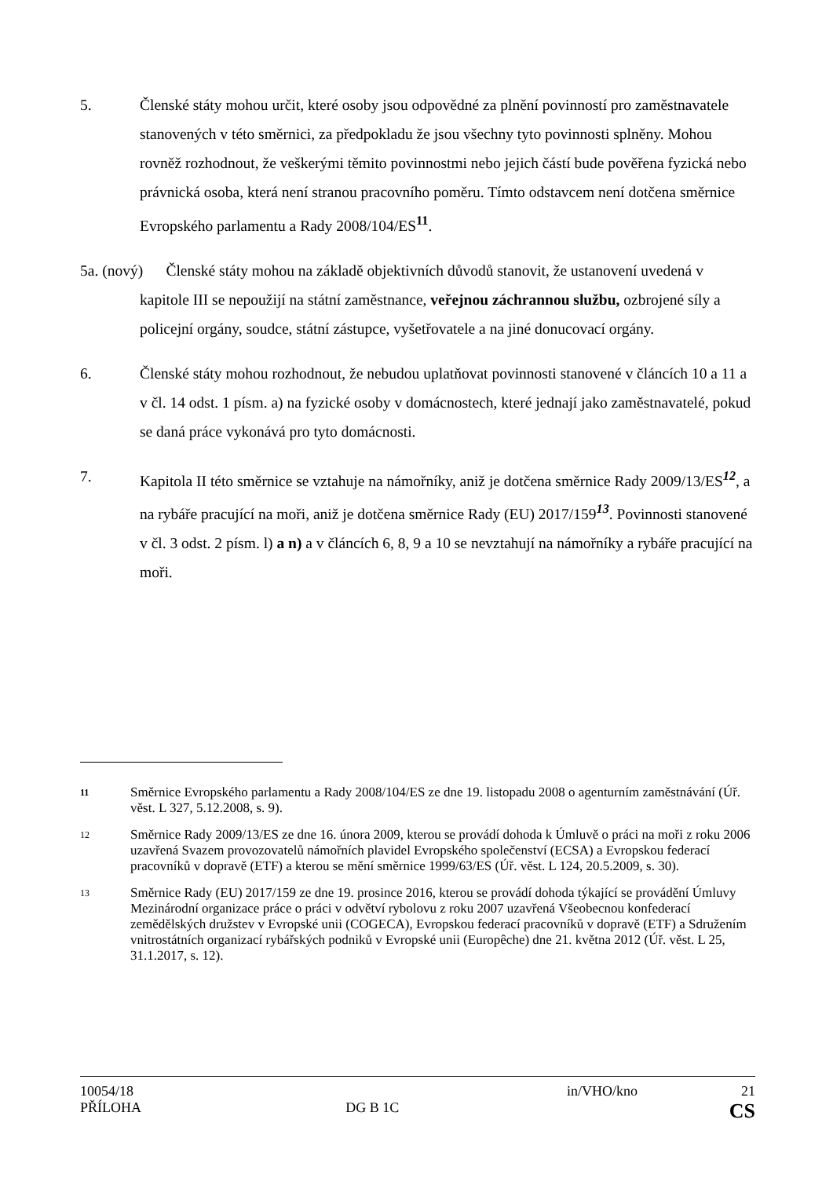5. Členské státy mohou určit, které osoby jsou odpovědné za plnění povinností pro zaměstnavatele stanovených v této směrnici, za předpokladu že jsou všechny tyto povinnosti splněny. Mohou rovněž rozhodnout, že veškerými těmito povinnostmi nebo jejich částí bude pověřena fyzická nebo právnická osoba, která není stranou pracovního poměru. Tímto odstavcem není dotčena směrnice Evropského parlamentu a Rady 2008/104/ES<sup>11</sup>.
5a. (nový) Členské státy mohou na základě objektivních důvodů stanovit, že ustanovení uvedená v kapitole III se nepoužijí na státní zaměstnance, veřejnou záchrannou službu, ozbrojené síly a policejní orgány, soudce, státní zástupce, vyšetřovatele a na jiné donucovací orgány.
6. Členské státy mohou rozhodnout, že nebudou uplatňovat povinnosti stanovené v článcích 10 a 11 a v čl. 14 odst. 1 písm. a) na fyzické osoby v domácnostech, které jednají jako zaměstnavatelé, pokud se daná práce vykonává pro tyto domácnosti.
7. Kapitola II této směrnice se vztahuje na námořníky, aniž je dotčena směrnice Rady 2009/13/ES<sup>12</sup>, a na rybáře pracující na moři, aniž je dotčena směrnice Rady (EU) 2017/159<sup>13</sup>. Povinnosti stanovené v čl. 3 odst. 2 písm. l) a n) a v článcích 6, 8, 9 a 10 se nevztahují na námořníky a rybáře pracující na moři.
11
Směrnice Evropského parlamentu a Rady 2008/104/ES ze dne 19. listopadu 2008 o agenturním zaměstnávání (Úř. věst. L 327, 5.12.2008, s. 9).
12
Směrnice Rady 2009/13/ES ze dne 16. února 2009, kterou se provádí dohoda k Úmluvě o práci na moři z roku 2006 uzavřená Svazem provozovatelů námořních plavidel Evropského společenství (ECSA) a Evropskou federací pracovníků v dopravě (ETF) a kterou se mění směrnice 1999/63/ES (Úř. věst. L 124, 20.5.2009, s. 30).
13
Směrnice Rady (EU) 2017/159 ze dne 19. prosince 2016, kterou se provádí dohoda týkající se provádění Úmluvy Mezinárodní organizace práce o práci v odvětví rybolovu z roku 2007 uzavřená Všeobecnou konfederací zemědělských družstev v Evropské unii (COGECA), Evropskou federací pracovníků v dopravě (ETF) a Sdružením vnitrostátních organizací rybářských podniků v Evropské unii (Europêche) dne 21. května 2012 (Úř. věst. L 25, 31.1.2017, s. 12).
10054/18 in/VHO/kno 21
PŘÍLOHA DG B 1C CS